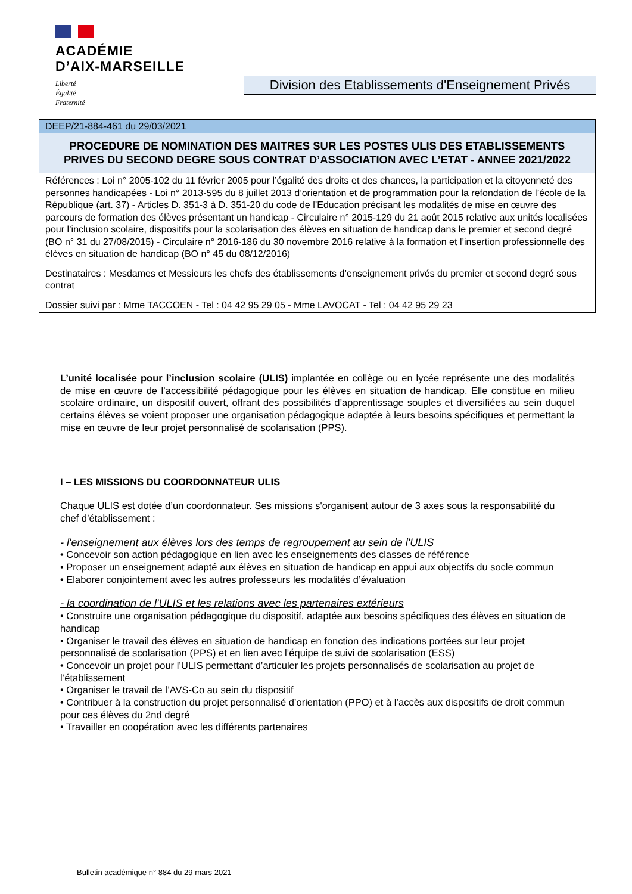ACADÉMIE
D’AIX-MARSEILLE
Liberté
Égalité
Fraternité
Division des Etablissements d'Enseignement Privés
DEEP/21-884-461 du 29/03/2021
PROCEDURE DE NOMINATION DES MAITRES SUR LES POSTES ULIS DES ETABLISSEMENTS PRIVES DU SECOND DEGRE SOUS CONTRAT D’ASSOCIATION AVEC L’ETAT - ANNEE 2021/2022
Références : Loi n° 2005-102 du 11 février 2005 pour l’égalité des droits et des chances, la participation et la citoyenneté des personnes handicapées - Loi n° 2013-595 du 8 juillet 2013 d’orientation et de programmation pour la refondation de l’école de la République (art. 37) - Articles D. 351-3 à D. 351-20 du code de l’Education précisant les modalités de mise en œuvre des parcours de formation des élèves présentant un handicap - Circulaire n° 2015-129 du 21 août 2015 relative aux unités localisées pour l’inclusion scolaire, dispositifs pour la scolarisation des élèves en situation de handicap dans le premier et second degré (BO n° 31 du 27/08/2015) - Circulaire n° 2016-186 du 30 novembre 2016 relative à la formation et l’insertion professionnelle des élèves en situation de handicap (BO n° 45 du 08/12/2016)
Destinataires : Mesdames et Messieurs les chefs des établissements d’enseignement privés du premier et second degré sous contrat
Dossier suivi par : Mme TACCOEN - Tel : 04 42 95 29 05 - Mme LAVOCAT - Tel : 04 42 95 29 23
L’unité localisée pour l’inclusion scolaire (ULIS) implantée en collège ou en lycée représente une des modalités de mise en œuvre de l’accessibilité pédagogique pour les élèves en situation de handicap. Elle constitue en milieu scolaire ordinaire, un dispositif ouvert, offrant des possibilités d’apprentissage souples et diversifiées au sein duquel certains élèves se voient proposer une organisation pédagogique adaptée à leurs besoins spécifiques et permettant la mise en œuvre de leur projet personnalisé de scolarisation (PPS).
I – LES MISSIONS DU COORDONNATEUR ULIS
Chaque ULIS est dotée d’un coordonnateur. Ses missions s'organisent autour de 3 axes sous la responsabilité du chef d’établissement :
- l'enseignement aux élèves lors des temps de regroupement au sein de l'ULIS
• Concevoir son action pédagogique en lien avec les enseignements des classes de référence
• Proposer un enseignement adapté aux élèves en situation de handicap en appui aux objectifs du socle commun
• Elaborer conjointement avec les autres professeurs les modalités d’évaluation
- la coordination de l'ULIS et les relations avec les partenaires extérieurs
• Construire une organisation pédagogique du dispositif, adaptée aux besoins spécifiques des élèves en situation de handicap
• Organiser le travail des élèves en situation de handicap en fonction des indications portées sur leur projet personnalisé de scolarisation (PPS) et en lien avec l’équipe de suivi de scolarisation (ESS)
• Concevoir un projet pour l’ULIS permettant d’articuler les projets personnalisés de scolarisation au projet de l’établissement
• Organiser le travail de l’AVS-Co au sein du dispositif
• Contribuer à la construction du projet personnalisé d’orientation (PPO) et à l’accès aux dispositifs de droit commun pour ces élèves du 2nd degré
• Travailler en coopération avec les différents partenaires
Bulletin académique n° 884 du 29 mars 2021